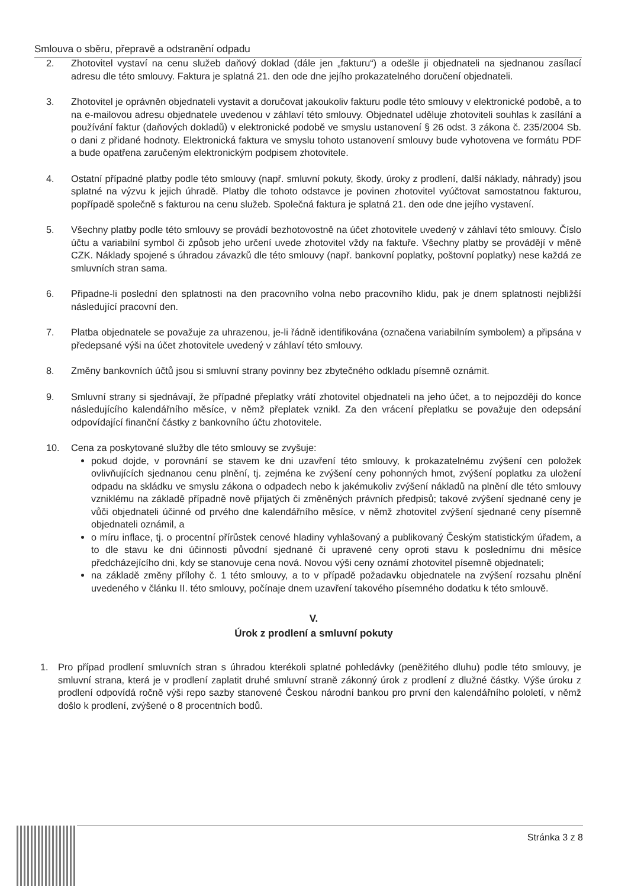Smlouva o sběru, přepravě a odstranění odpadu
2. Zhotovitel vystaví na cenu služeb daňový doklad (dále jen „fakturu“) a odešle ji objednateli na sjednanou zasílací adresu dle této smlouvy. Faktura je splatná 21. den ode dne jejího prokazatelného doručení objednateli.
3. Zhotovitel je oprávněn objednateli vystavit a doručovat jakoukoliv fakturu podle této smlouvy v elektronické podobě, a to na e-mailovou adresu objednatele uvedenou v záhlaví této smlouvy. Objednatel uděluje zhotoviteli souhlas k zasílání a používání faktur (daňových dokladů) v elektronické podobě ve smyslu ustanovení § 26 odst. 3 zákona č. 235/2004 Sb. o dani z přidané hodnoty. Elektronická faktura ve smyslu tohoto ustanovení smlouvy bude vyhotovena ve formátu PDF a bude opatřena zaručeným elektronickým podpisem zhotovitele.
4. Ostatní případné platby podle této smlouvy (např. smluvní pokuty, škody, úroky z prodlení, další náklady, náhrady) jsou splatné na výzvu k jejich úhradě. Platby dle tohoto odstavce je povinen zhotovitel vyúčtovat samostatnou fakturou, popřípadě společně s fakturou na cenu služeb. Společná faktura je splatná 21. den ode dne jejího vystavení.
5. Všechny platby podle této smlouvy se provádí bezhotovostně na účet zhotovitele uvedený v záhlaví této smlouvy. Číslo účtu a variabilní symbol či způsob jeho určení uvede zhotovitel vždy na faktuře. Všechny platby se provádějí v měně CZK. Náklady spojené s úhradou závazků dle této smlouvy (např. bankovní poplatky, poštovní poplatky) nese každá ze smluvních stran sama.
6. Připadne-li poslední den splatnosti na den pracovního volna nebo pracovního klidu, pak je dnem splatnosti nejbližší následující pracovní den.
7. Platba objednatele se považuje za uhrazenou, je-li řádně identifikována (označena variabilním symbolem) a připsána v předepsané výši na účet zhotovitele uvedený v záhlaví této smlouvy.
8. Změny bankovních účtů jsou si smluvní strany povinny bez zbytečného odkladu písemně oznámit.
9. Smluvní strany si sjednávají, že případné přeplatky vrátí zhotovitel objednateli na jeho účet, a to nejpozději do konce následujícího kalendářního měsíce, v němž přeplatek vznikl. Za den vrácení přeplatku se považuje den odepsání odpovídající finanční částky z bankovního účtu zhotovitele.
10. Cena za poskytované služby dle této smlouvy se zvyšuje:
pokud dojde, v porovnání se stavem ke dni uzavření této smlouvy, k prokazatelnému zvýšení cen položek ovlivňujících sjednanou cenu plnění, tj. zejména ke zvýšení ceny pohonných hmot, zvýšení poplatku za uložení odpadu na skládku ve smyslu zákona o odpadech nebo k jakémukoliv zvýšení nákladů na plnění dle této smlouvy vzniklému na základě případně nově přijatých či změněných právních předpisů; takové zvýšení sjednané ceny je vůči objednateli účinné od prvého dne kalendářního měsíce, v němž zhotovitel zvýšení sjednané ceny písemně objednateli oznámil, a
o míru inflace, tj. o procentní přírůstek cenové hladiny vyhlašovaný a publikovaný Českým statistickým úřadem, a to dle stavu ke dni účinnosti původní sjednané či upravené ceny oproti stavu k poslednímu dni měsíce předcházejícího dni, kdy se stanovuje cena nová. Novou výši ceny oznámí zhotovitel písemně objednateli;
na základě změny přílohy č. 1 této smlouvy, a to v případě požadavku objednatele na zvýšení rozsahu plnění uvedeného v článku II. této smlouvy, počínaje dnem uzavření takového písemného dodatku k této smlouvě.
V.
Úrok z prodlení a smluvní pokuty
1. Pro případ prodlení smluvních stran s úhradou kterékoli splatné pohledávky (peněžitého dluhu) podle této smlouvy, je smluvní strana, která je v prodlení zaplatit druhé smluvní straně zákonný úrok z prodlení z dlužné částky. Výše úroku z prodlení odpovídá ročně výši repo sazby stanovené Českou národní bankou pro první den kalendářního pololetí, v němž došlo k prodlení, zvýšené o 8 procentních bodů.
Stránka 3 z 8